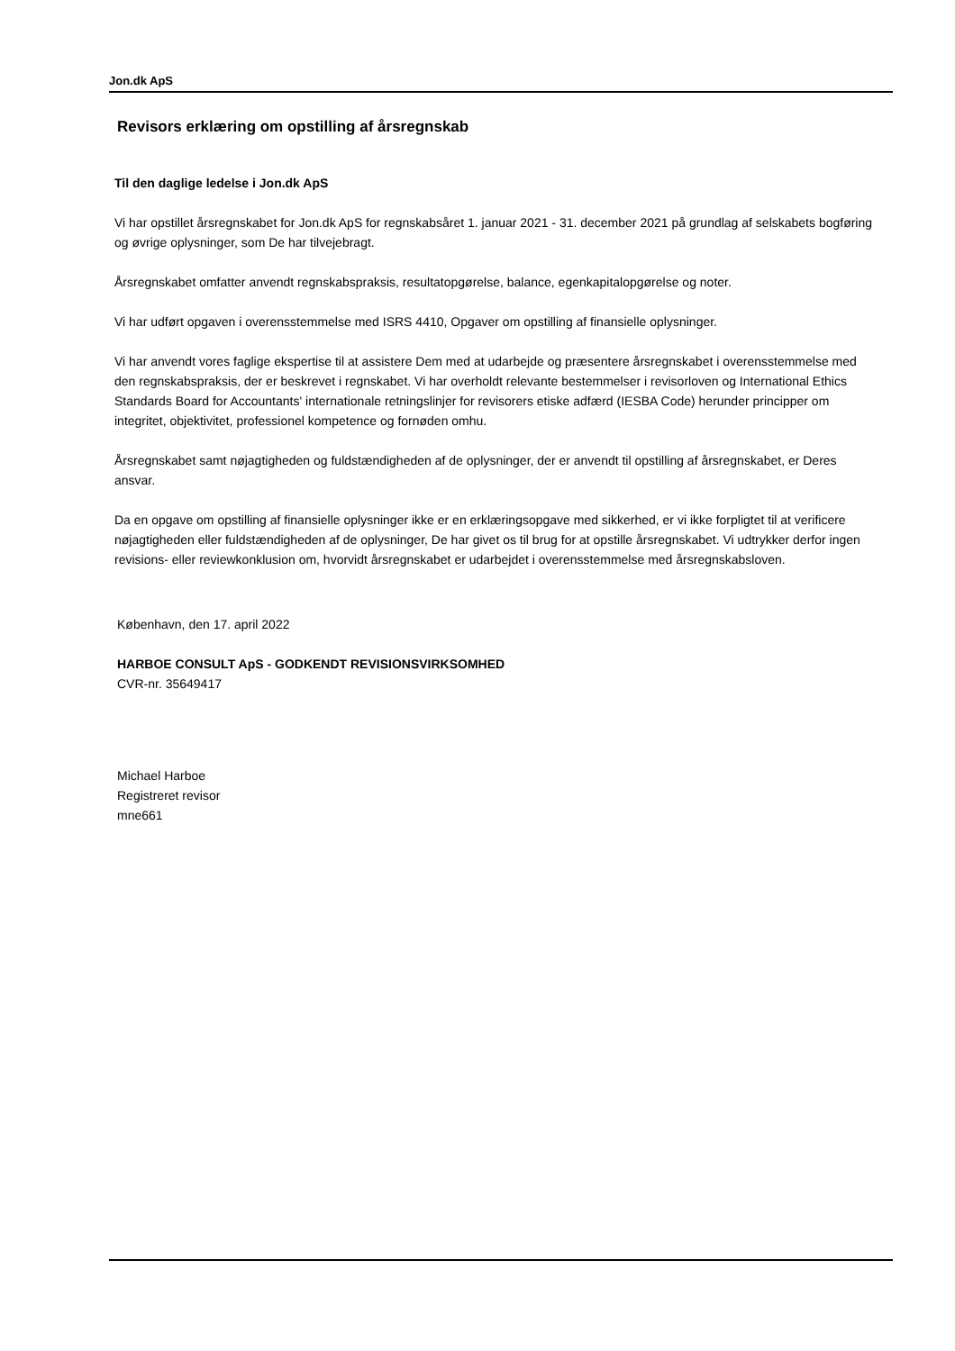Jon.dk ApS
Revisors erklæring om opstilling af årsregnskab
Til den daglige ledelse i Jon.dk ApS
Vi har opstillet årsregnskabet for Jon.dk ApS for regnskabsåret 1. januar 2021 - 31. december 2021 på grundlag af selskabets bogføring og øvrige oplysninger, som De har tilvejebragt.
Årsregnskabet omfatter anvendt regnskabspraksis, resultatopgørelse, balance, egenkapitalopgørelse og noter.
Vi har udført opgaven i overensstemmelse med ISRS 4410, Opgaver om opstilling af finansielle oplysninger.
Vi har anvendt vores faglige ekspertise til at assistere Dem med at udarbejde og præsentere årsregnskabet i overensstemmelse med den regnskabspraksis, der er beskrevet i regnskabet. Vi har overholdt relevante bestemmelser i revisorloven og International Ethics Standards Board for Accountants' internationale retningslinjer for revisorers etiske adfærd (IESBA Code) herunder principper om integritet, objektivitet, professionel kompetence og fornøden omhu.
Årsregnskabet samt nøjagtigheden og fuldstændigheden af de oplysninger, der er anvendt til opstilling af årsregnskabet, er Deres ansvar.
Da en opgave om opstilling af finansielle oplysninger ikke er en erklæringsopgave med sikkerhed, er vi ikke forpligtet til at verificere nøjagtigheden eller fuldstændigheden af de oplysninger, De har givet os til brug for at opstille årsregnskabet. Vi udtrykker derfor ingen revisions- eller reviewkonklusion om, hvorvidt årsregnskabet er udarbejdet i overensstemmelse med årsregnskabsloven.
København, den 17. april 2022
HARBOE CONSULT ApS - GODKENDT REVISIONSVIRKSOMHED
CVR-nr. 35649417
Michael Harboe
Registreret revisor
mne661